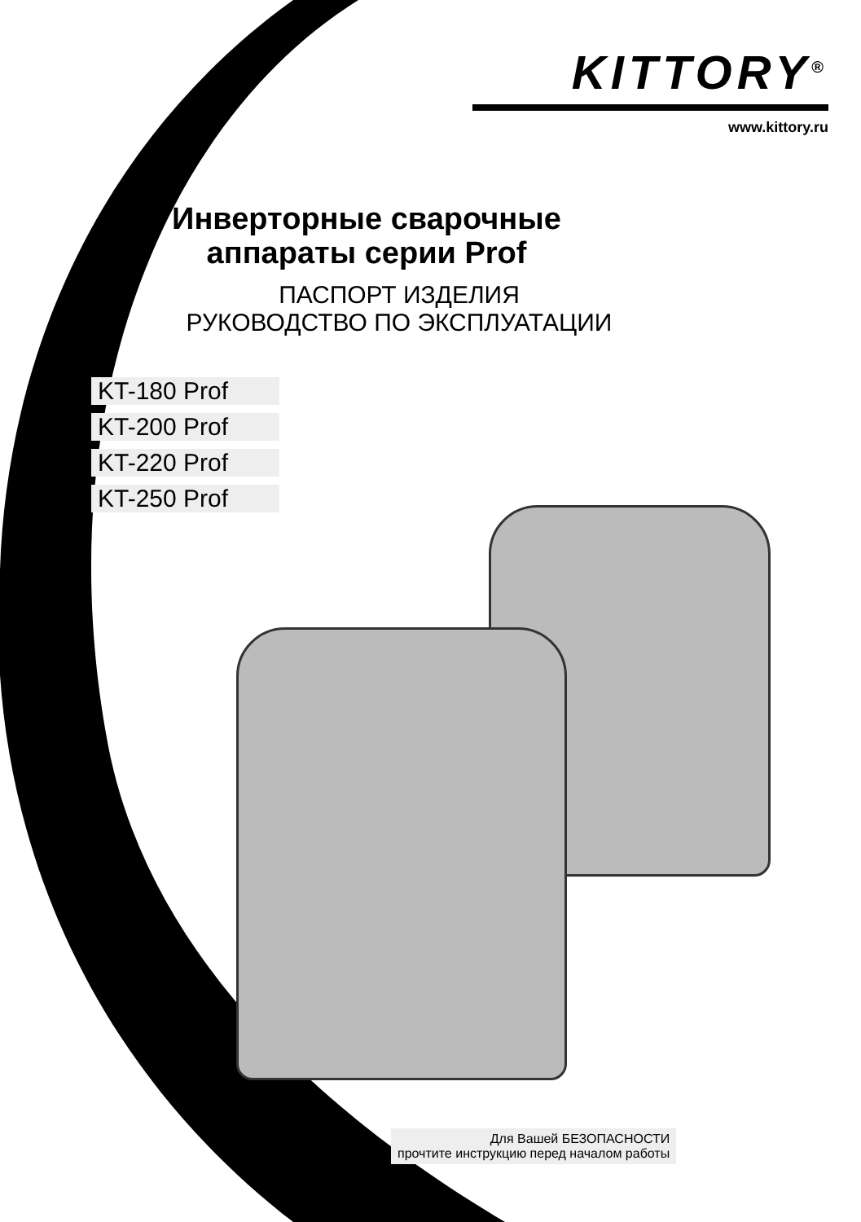KITTORY<sup>®</sup>
www.kittory.ru
Инверторные сварочные аппараты серии Prof
ПАСПОРТ ИЗДЕЛИЯ
РУКОВОДСТВО ПО ЭКСПЛУАТАЦИИ
KT-180 Prof
KT-200 Prof
KT-220 Prof
KT-250 Prof
Для Вашей БЕЗОПАСНОСТИ
прочтите инструкцию перед началом работы